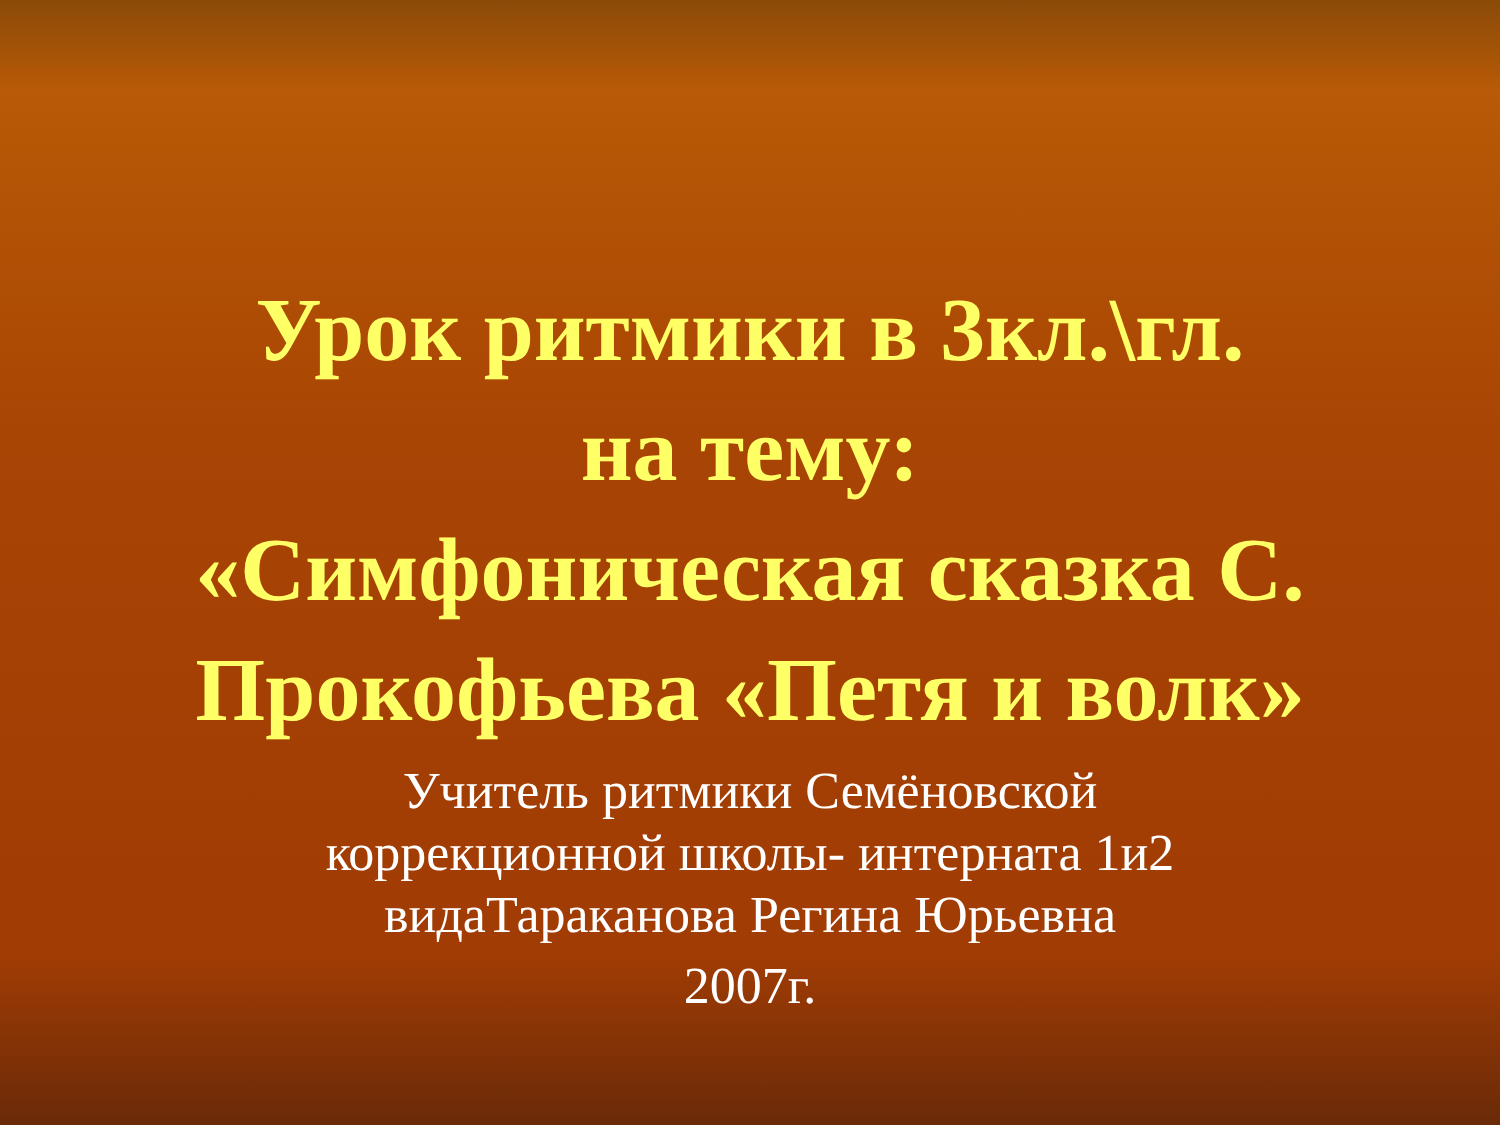Урок ритмики в 3кл.\гл.
на тему:
«Симфоническая сказка С.
Прокофьева «Петя и волк»
Учитель ритмики Семёновской
коррекционной школы- интерната 1и2
видаТараканова Регина Юрьевна
2007г.